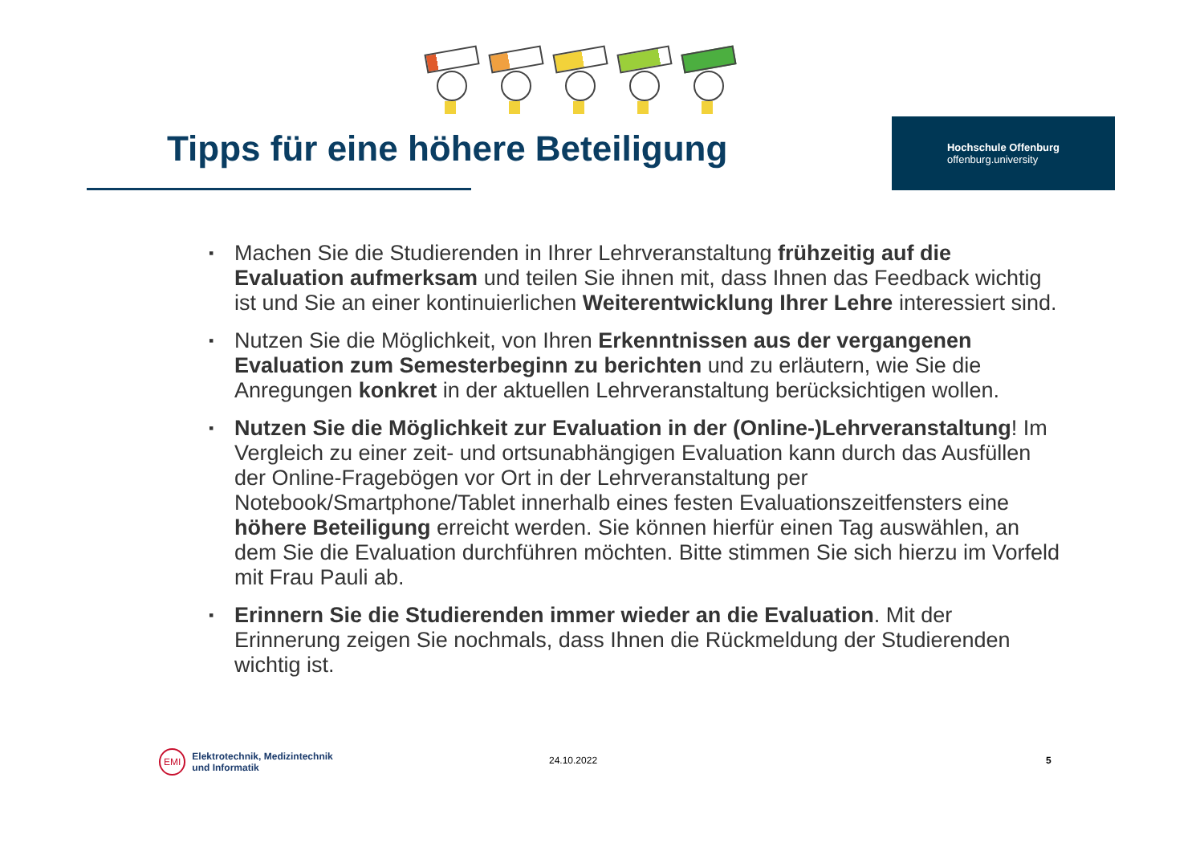Tipps für eine höhere Beteiligung
Hochschule Offenburg
offenburg.university
▪ Machen Sie die Studierenden in Ihrer Lehrveranstaltung frühzeitig auf die Evaluation aufmerksam und teilen Sie ihnen mit, dass Ihnen das Feedback wichtig ist und Sie an einer kontinuierlichen Weiterentwicklung Ihrer Lehre interessiert sind.
▪ Nutzen Sie die Möglichkeit, von Ihren Erkenntnissen aus der vergangenen Evaluation zum Semesterbeginn zu berichten und zu erläutern, wie Sie die Anregungen konkret in der aktuellen Lehrveranstaltung berücksichtigen wollen.
▪ Nutzen Sie die Möglichkeit zur Evaluation in der (Online-)Lehrveranstaltung! Im Vergleich zu einer zeit- und ortsunabhängigen Evaluation kann durch das Ausfüllen der Online-Fragebögen vor Ort in der Lehrveranstaltung per Notebook/Smartphone/Tablet innerhalb eines festen Evaluationszeitfensters eine höhere Beteiligung erreicht werden. Sie können hierfür einen Tag auswählen, an dem Sie die Evaluation durchführen möchten. Bitte stimmen Sie sich hierzu im Vorfeld mit Frau Pauli ab.
▪ Erinnern Sie die Studierenden immer wieder an die Evaluation. Mit der Erinnerung zeigen Sie nochmals, dass Ihnen die Rückmeldung der Studierenden wichtig ist.
EMI Elektrotechnik, Medizintechnik
und Informatik
24.10.2022 5